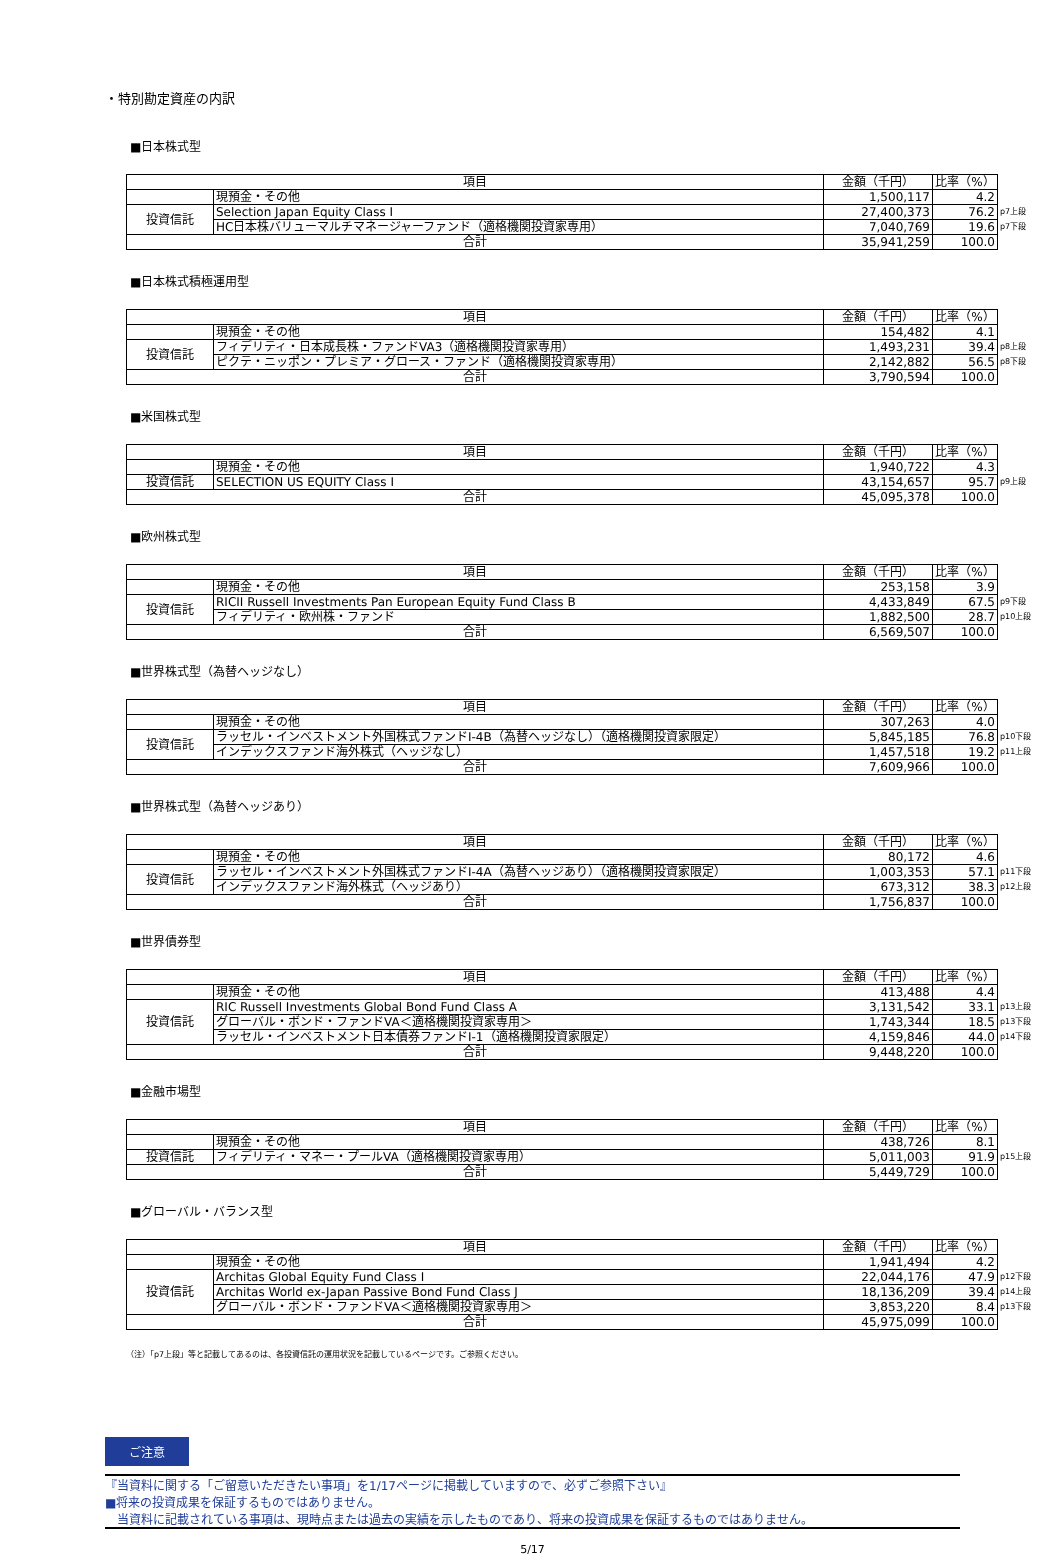・特別勘定資産の内訳
■日本株式型
| 項目 | | 金額（千円） | 比率（%） | |
| | 現預金・その他 | 1,500,117 | 4.2 | |
| 投資信託 | Selection Japan Equity Class I | 27,400,373 | 76.2 | p7上段 |
| | HC日本株バリューマルチマネージャーファンド（適格機関投資家専用） | 7,040,769 | 19.6 | p7下段 |
| 合計 | | 35,941,259 | 100.0 | |
■日本株式積極運用型
| 項目 | | 金額（千円） | 比率（%） | |
| | 現預金・その他 | 154,482 | 4.1 | |
| 投資信託 | フィデリティ・日本成長株・ファンドVA3（適格機関投資家専用） | 1,493,231 | 39.4 | p8上段 |
| | ピクテ・ニッポン・プレミア・グロース・ファンド（適格機関投資家専用） | 2,142,882 | 56.5 | p8下段 |
| 合計 | | 3,790,594 | 100.0 | |
■米国株式型
| 項目 | | 金額（千円） | 比率（%） | |
| | 現預金・その他 | 1,940,722 | 4.3 | |
| 投資信託 | SELECTION US EQUITY Class I | 43,154,657 | 95.7 | p9上段 |
| 合計 | | 45,095,378 | 100.0 | |
■欧州株式型
| 項目 | | 金額（千円） | 比率（%） | |
| | 現預金・その他 | 253,158 | 3.9 | |
| 投資信託 | RICII Russell Investments Pan European Equity Fund Class B | 4,433,849 | 67.5 | p9下段 |
| | フィデリティ・欧州株・ファンド | 1,882,500 | 28.7 | p10上段 |
| 合計 | | 6,569,507 | 100.0 | |
■世界株式型（為替ヘッジなし）
| 項目 | | 金額（千円） | 比率（%） | |
| | 現預金・その他 | 307,263 | 4.0 | |
| 投資信託 | ラッセル・インベストメント外国株式ファンドI-4B（為替ヘッジなし）（適格機関投資家限定） | 5,845,185 | 76.8 | p10下段 |
| | インデックスファンド海外株式（ヘッジなし） | 1,457,518 | 19.2 | p11上段 |
| 合計 | | 7,609,966 | 100.0 | |
■世界株式型（為替ヘッジあり）
| 項目 | | 金額（千円） | 比率（%） | |
| | 現預金・その他 | 80,172 | 4.6 | |
| 投資信託 | ラッセル・インベストメント外国株式ファンドI-4A（為替ヘッジあり）（適格機関投資家限定） | 1,003,353 | 57.1 | p11下段 |
| | インデックスファンド海外株式（ヘッジあり） | 673,312 | 38.3 | p12上段 |
| 合計 | | 1,756,837 | 100.0 | |
■世界債券型
| 項目 | | 金額（千円） | 比率（%） | |
| | 現預金・その他 | 413,488 | 4.4 | |
| 投資信託 | RIC Russell Investments Global Bond Fund Class A | 3,131,542 | 33.1 | p13上段 |
| | グローバル・ボンド・ファンドVA＜適格機関投資家専用＞ | 1,743,344 | 18.5 | p13下段 |
| | ラッセル・インベストメント日本債券ファンドI-1（適格機関投資家限定） | 4,159,846 | 44.0 | p14下段 |
| 合計 | | 9,448,220 | 100.0 | |
■金融市場型
| 項目 | | 金額（千円） | 比率（%） | |
| | 現預金・その他 | 438,726 | 8.1 | |
| 投資信託 | フィデリティ・マネー・プールVA（適格機関投資家専用） | 5,011,003 | 91.9 | p15上段 |
| 合計 | | 5,449,729 | 100.0 | |
■グローバル・バランス型
| 項目 | | 金額（千円） | 比率（%） | |
| | 現預金・その他 | 1,941,494 | 4.2 | |
| 投資信託 | Architas Global Equity Fund Class I | 22,044,176 | 47.9 | p12下段 |
| | Architas World ex-Japan Passive Bond Fund Class J | 18,136,209 | 39.4 | p14上段 |
| | グローバル・ボンド・ファンドVA＜適格機関投資家専用＞ | 3,853,220 | 8.4 | p13下段 |
| 合計 | | 45,975,099 | 100.0 | |
（注）「p7上段」等と記載してあるのは、各投資信託の運用状況を記載しているページです。ご参照ください。
ご注意
『当資料に関する「ご留意いただきたい事項」を1/17ページに掲載していますので、必ずご参照下さい』
■将来の投資成果を保証するものではありません。
　当資料に記載されている事項は、現時点または過去の実績を示したものであり、将来の投資成果を保証するものではありません。
5/17